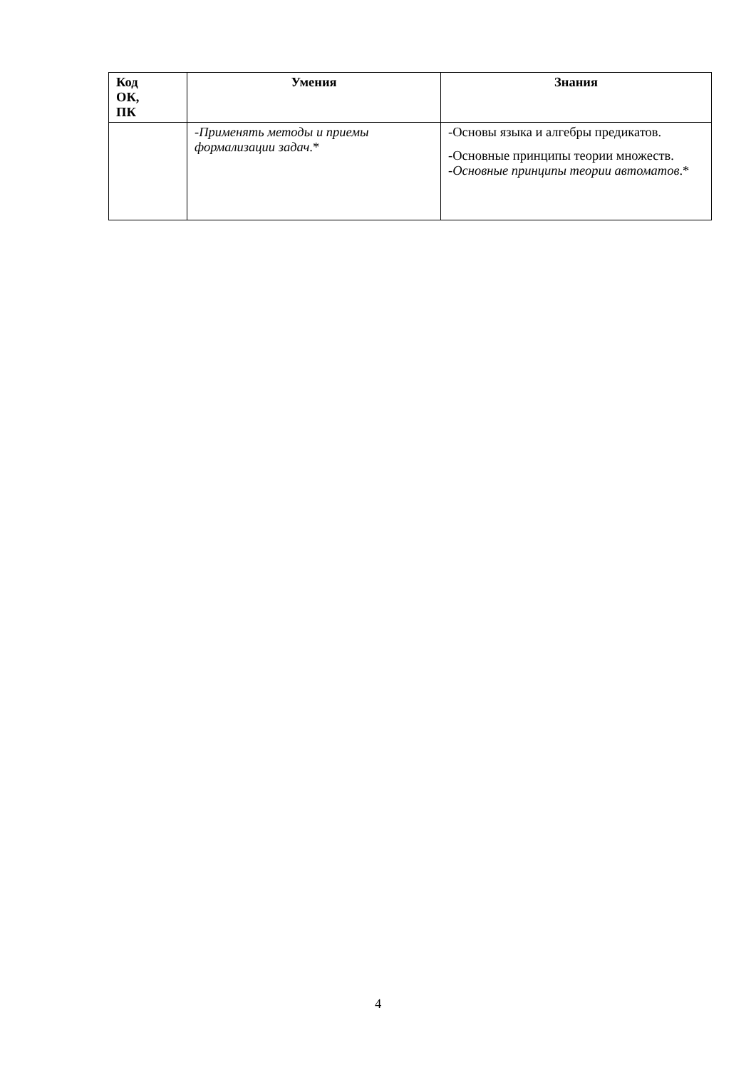| Код ОК, ПК | Умения | Знания |
| --- | --- | --- |
| | - Применять методы и приемы формализации задач .* | -Основы языка и алгебры предикатов. -Основные принципы теории множеств. - Основные принципы теории автоматов .* |
4